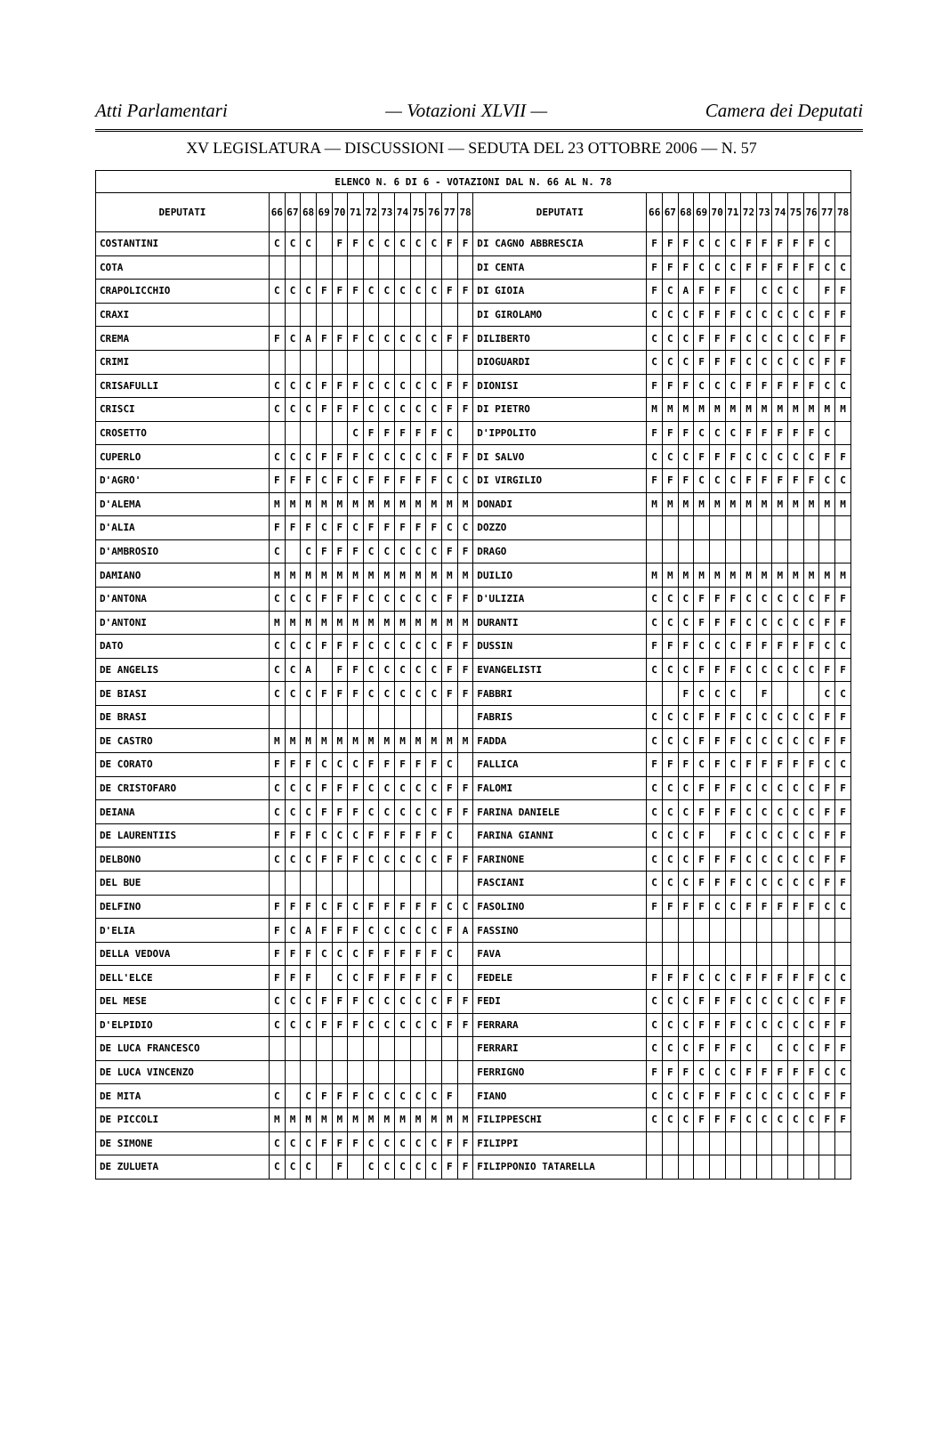Atti Parlamentari — Votazioni XLVII — Camera dei Deputati
XV LEGISLATURA — DISCUSSIONI — SEDUTA DEL 23 OTTOBRE 2006 — N. 57
| ELENCO N. 6 DI 6 - VOTAZIONI DAL N. 66 AL N. 78 | | | | | | | | | | | | | | | | | | | | | | | | | | | |
| --- | --- | --- | --- | --- | --- | --- | --- | --- | --- | --- | --- | --- | --- | --- | --- | --- | --- | --- | --- | --- | --- | --- | --- | --- | --- | --- | --- |
| DEPUTATI | 66 | 67 | 68 | 69 | 70 | 71 | 72 | 73 | 74 | 75 | 76 | 77 | 78 | DEPUTATI | 66 | 67 | 68 | 69 | 70 | 71 | 72 | 73 | 74 | 75 | 76 | 77 | 78 |
| COSTANTINI | C | C | C | | F | F | C | C | C | C | C | F | F | DI CAGNO ABBRESCIA | F | F | F | C | C | C | F | F | F | F | F | C | |
| COTA | | | | | | | | | | | | | | DI CENTA | F | F | F | C | C | C | F | F | F | F | F | C | C |
| CRAPOLICCHIO | C | C | C | F | F | F | C | C | C | C | C | F | F | DI GIOIA | F | C | A | F | F | F | | C | C | C | | F | F |
| CRAXI | | | | | | | | | | | | | | DI GIROLAMO | C | C | C | F | F | F | C | C | C | C | C | F | F |
| CREMA | F | C | A | F | F | F | C | C | C | C | C | F | F | DILIBERTO | C | C | C | F | F | F | C | C | C | C | C | F | F |
| CRIMI | | | | | | | | | | | | | | DIOGUARDI | C | C | C | F | F | F | C | C | C | C | C | F | F |
| CRISAFULLI | C | C | C | F | F | F | C | C | C | C | C | F | F | DIONISI | F | F | F | C | C | C | F | F | F | F | F | C | C |
| CRISCI | C | C | C | F | F | F | C | C | C | C | C | F | F | DI PIETRO | M | M | M | M | M | M | M | M | M | M | M | M | M |
| CROSETTO | | | | | | C | F | F | F | F | F | C | | D'IPPOLITO | F | F | F | C | C | C | F | F | F | F | F | C | |
| CUPERLO | C | C | C | F | F | F | C | C | C | C | C | F | F | DI SALVO | C | C | C | F | F | F | C | C | C | C | C | F | F |
| D'AGRO' | F | F | F | C | F | C | F | F | F | F | F | C | C | DI VIRGILIO | F | F | F | C | C | C | F | F | F | F | F | C | C |
| D'ALEMA | M | M | M | M | M | M | M | M | M | M | M | M | M | DONADI | M | M | M | M | M | M | M | M | M | M | M | M | M |
| D'ALIA | F | F | F | C | F | C | F | F | F | F | F | C | C | DOZZO | | | | | | | | | | | | | |
| D'AMBROSIO | C | | C | F | F | F | C | C | C | C | C | F | F | DRAGO | | | | | | | | | | | | | |
| DAMIANO | M | M | M | M | M | M | M | M | M | M | M | M | M | DUILIO | M | M | M | M | M | M | M | M | M | M | M | M | M |
| D'ANTONA | C | C | C | F | F | F | C | C | C | C | C | F | F | D'ULIZIA | C | C | C | F | F | F | C | C | C | C | C | F | F |
| D'ANTONI | M | M | M | M | M | M | M | M | M | M | M | M | M | DURANTI | C | C | C | F | F | F | C | C | C | C | C | F | F |
| DATO | C | C | C | F | F | F | C | C | C | C | C | F | F | DUSSIN | F | F | F | C | C | C | F | F | F | F | F | C | C |
| DE ANGELIS | C | C | A | | F | F | C | C | C | C | C | F | F | EVANGELISTI | C | C | C | F | F | F | C | C | C | C | C | F | F |
| DE BIASI | C | C | C | F | F | F | C | C | C | C | C | F | F | FABBRI | | | F | C | C | C | | F | | | | C | C |
| DE BRASI | | | | | | | | | | | | | | FABRIS | C | C | C | F | F | F | C | C | C | C | C | F | F |
| DE CASTRO | M | M | M | M | M | M | M | M | M | M | M | M | M | FADDA | C | C | C | F | F | F | C | C | C | C | C | F | F |
| DE CORATO | F | F | F | C | C | C | F | F | F | F | F | C | | FALLICA | F | F | F | C | F | C | F | F | F | F | F | C | C |
| DE CRISTOFARO | C | C | C | F | F | F | C | C | C | C | C | F | F | FALOMI | C | C | C | F | F | F | C | C | C | C | C | F | F |
| DEIANA | C | C | C | F | F | F | C | C | C | C | C | F | F | FARINA DANIELE | C | C | C | F | F | F | C | C | C | C | C | F | F |
| DE LAURENTIIS | F | F | F | C | C | C | F | F | F | F | F | C | | FARINA GIANNI | C | C | C | F | | F | C | C | C | C | C | F | F |
| DELBONO | C | C | C | F | F | F | C | C | C | C | C | F | F | FARINONE | C | C | C | F | F | F | C | C | C | C | C | F | F |
| DEL BUE | | | | | | | | | | | | | | FASCIANI | C | C | C | F | F | F | C | C | C | C | C | F | F |
| DELFINO | F | F | F | C | F | C | F | F | F | F | F | C | C | FASOLINO | F | F | F | F | C | C | F | F | F | F | F | C | C |
| D'ELIA | F | C | A | F | F | F | C | C | C | C | C | F | A | FASSINO | | | | | | | | | | | | | |
| DELLA VEDOVA | F | F | F | C | C | C | F | F | F | F | F | C | | FAVA | | | | | | | | | | | | | |
| DELL'ELCE | F | F | F | | C | C | F | F | F | F | F | C | | FEDELE | F | F | F | C | C | C | F | F | F | F | F | C | C |
| DEL MESE | C | C | C | F | F | F | C | C | C | C | C | F | F | FEDI | C | C | C | F | F | F | C | C | C | C | C | F | F |
| D'ELPIDIO | C | C | C | F | F | F | C | C | C | C | C | F | F | FERRARA | C | C | C | F | F | F | C | C | C | C | C | F | F |
| DE LUCA FRANCESCO | | | | | | | | | | | | | | FERRARI | C | C | C | F | F | F | C | | C | C | C | F | F |
| DE LUCA VINCENZO | | | | | | | | | | | | | | FERRIGNO | F | F | F | C | C | C | F | F | F | F | F | C | C |
| DE MITA | C | | C | F | F | F | C | C | C | C | C | F | | FIANO | C | C | C | F | F | F | C | C | C | C | C | F | F |
| DE PICCOLI | M | M | M | M | M | M | M | M | M | M | M | M | M | FILIPPESCHI | C | C | C | F | F | F | C | C | C | C | C | F | F |
| DE SIMONE | C | C | C | F | F | F | C | C | C | C | C | F | F | FILIPPI | | | | | | | | | | | | | |
| DE ZULUETA | C | C | C | | F | | C | C | C | C | C | F | F | FILIPPONIO TATARELLA | | | | | | | | | | | | | |